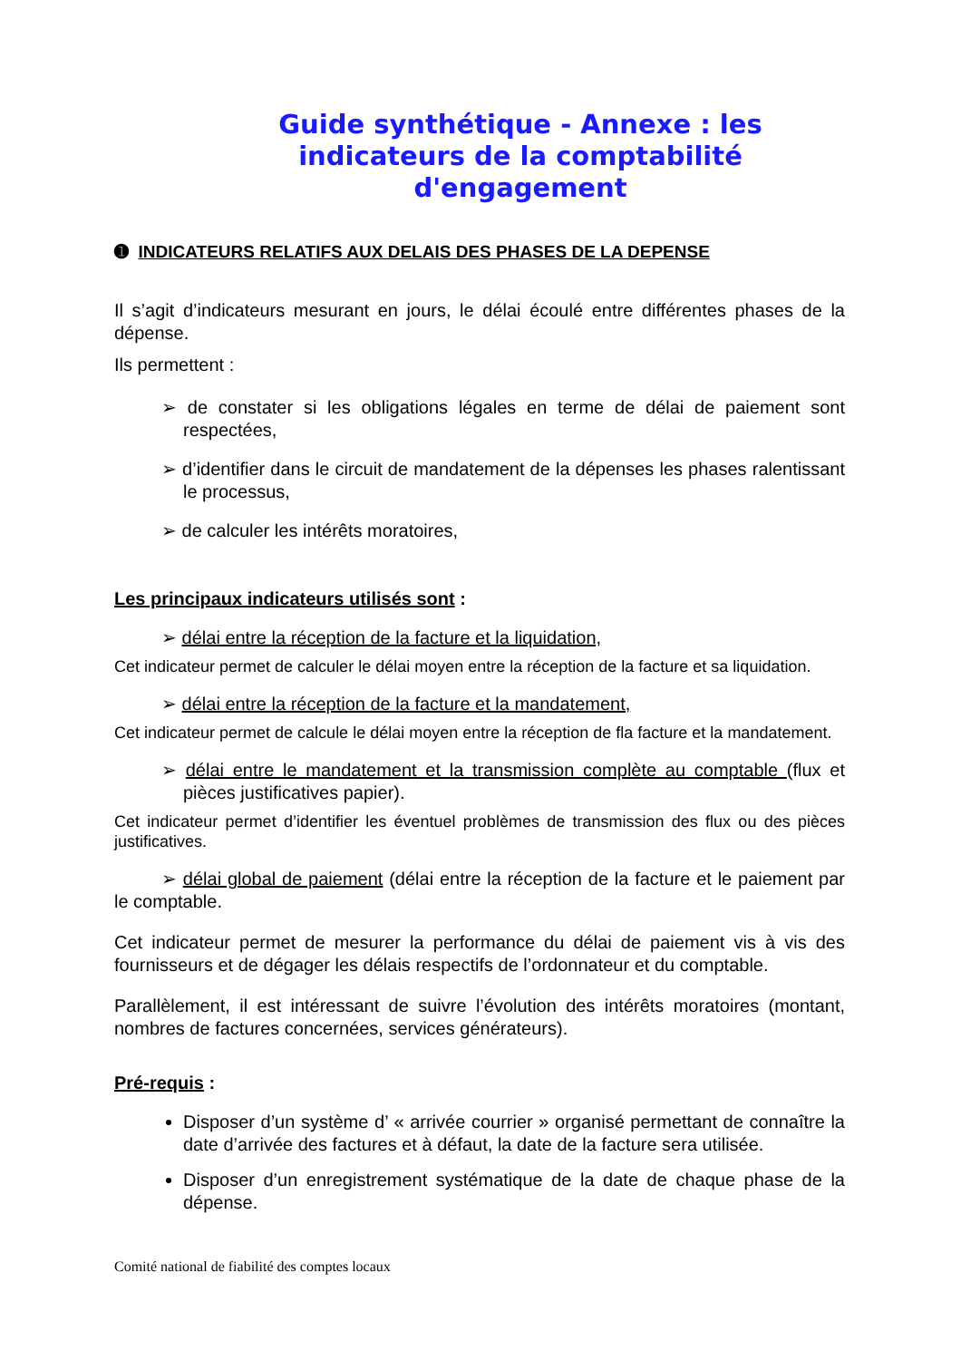Guide synthétique - Annexe : les indicateurs de la comptabilité d'engagement
➊ INDICATEURS RELATIFS AUX DELAIS DES PHASES DE LA DEPENSE
Il s’agit d’indicateurs mesurant en jours, le délai écoulé entre différentes phases de la dépense.
Ils permettent :
➢ de constater si les obligations légales en terme de délai de paiement sont respectées,
➢ d’identifier dans le circuit de mandatement de la dépenses les phases ralentissant le processus,
➢ de calculer les intérêts moratoires,
Les principaux indicateurs utilisés sont :
➢ délai entre la réception de la facture et la liquidation,
Cet indicateur permet de calculer le délai moyen entre la réception de la facture et sa liquidation.
➢ délai entre la réception de la facture et la mandatement,
Cet indicateur permet de calcule le délai moyen entre la réception de fla facture et la mandatement.
➢ délai entre le mandatement et la transmission complète au comptable (flux et pièces justificatives papier).
Cet indicateur permet d’identifier les éventuel problèmes de transmission des flux ou des pièces justificatives.
➢ délai global de paiement (délai entre la réception de la facture et le paiement par le comptable.
Cet indicateur permet de mesurer la performance du délai de paiement vis à vis des fournisseurs et de dégager les délais respectifs de l’ordonnateur et du comptable.
Parallèlement, il est intéressant de suivre l’évolution des intérêts moratoires (montant, nombres de factures concernées, services générateurs).
Pré-requis :
Disposer d’un système d’ « arrivée courrier » organisé permettant de connaître la date d’arrivée des factures et à défaut, la date de la facture sera utilisée.
Disposer d’un enregistrement systématique de la date de chaque phase de la dépense.
Comité national de fiabilité des comptes locaux